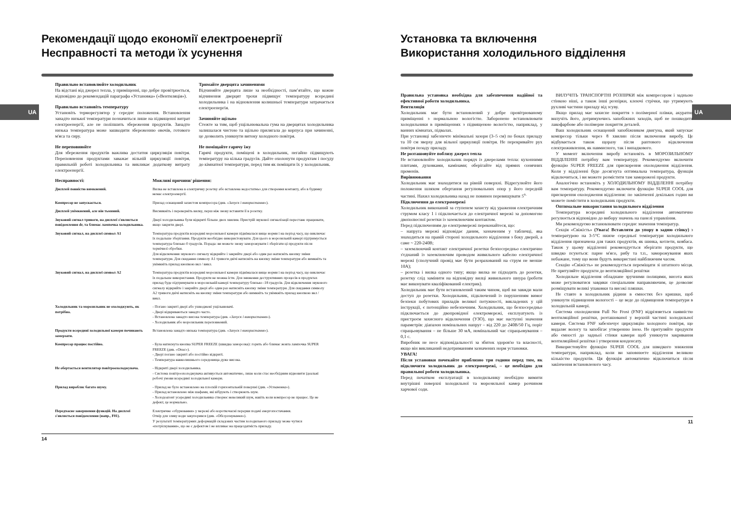UA UA
Рекомендації щодо економії електроенергії
Несправності та методи їх усунення
Правильно встановлюйте холодильник
На відстані від джерел тепла, у приміщенні, що добре провітрюється, відповідно до рекомендацій параграфа «Установка» («Вентиляція»).
Правильно встановіть температуру
Установіть терморегулятор у середнє положення. Встановлення занадто низької температури позначиться лише на підвищенні витрат електроенергії, але не поліпшить збереження продуктів. Занадто низька температура може зашкодити збереженню овочів, готового м'яса та сиру.
Не переповнюйте
Для збереження продуктів важлива достатня циркуляція повітря. Переповнення продуктами заважає вільній циркуляції повітря, правильній роботі холодильника та викликає додаткову витрату електроенергії.
Тримайте дверцята зачиненими
Відчиняйте дверцята лише за необхідності, пам’ятайте, що кожне відчинення дверцят трохи підвищує температуру всередині холодильника і на відновлення колишньої температури затрачається електроенергія.
Зачиняйте щільно
Стежте за тим, щоб ущільнювальна гума на дверцятах холодильника залишалася чистою та щільно прилягала до корпуса при зачиненні, це дозволить уникнути витоку холодного повітря.
Не поміщайте гарячу їжу
Гарячі продукти, поміщені в холодильник, негайно підвищують температуру на кілька градусів. Дайте охолонути продуктам і посуду до кімнатної температури, перед тим як поміщати їх у холодильник.
| Несправності: | Можливі причини/ рішення: |
| --- | --- |
| Дисплей повністю вимкнений. | Вилка не вставлена в електричну розетку або вставлена недостатньо для створення контакту, або в будинку немає електроенергії. |
| Компресор не запускається. | Прилад оснащений захистом компресора (див. «Запуск і використання» ). |
| Дисплей увімкнений, але він тьмяний. | Висмикніть і переверніть вилку, перш ніж знову вставити її в розетку. |
| Звуковий сигнал тривоги, на дисплеї з'являється повідомлення dr, та блимає лампочка холодильника. | Двері холодильника були відкриті більше двох хвилин. Пристрій звукової сигналізації перестане працювати, якщо закрити двері. |
| Звуковий сигнал, на дисплеї символ A1 | Температура продуктів всередині морозильної камери піднімалася вище норми і на період часу, що виключає їх подальше зберігання. Продукти необхідно використовувати. Для цього в морозильній камері підтримується температура близько 0 градусів. Порада: ви можете знову заморожувати і зберігати ці продукти після термічної обробки. Для відключення звукового сигналу відкрийте і закрийте двері або один раз натисніть кнопку зміни температури. Для скидання символу A1 тривоги двічі натисніть на кнопку зміни температури або вимкніть та увімкніть прилад кнопкою вкл / викл. |
| Звуковий сигнал, на дисплеї символ A2 | Температура продуктів всередині морозильної камери піднімалася вище норми і на період часу, що виключає їх подальше використання. Продукти не можна їсти. Для зниження деструктивних процесів в продуктах прилад буде підтримувати в морозильній камері температуру близько -18 градусів. Для відключення звукового сигналу відкрийте і закрийте двері або один раз натисніть кнопку зміни температури. Для скидання символу A2 тривоги двічі натисніть на кнопку зміни температури або вимкніть та увімкніть прилад кнопкою вкл / викл. |
| Холодильник та морозильник не охолоджують, як потрібно. | - Погано закриті двері або ушкоджені ущільнювачі. - Двері відкриваються занадто часто. - Встановлена занадто висока температура (див. «Запуск і використання» ). - Холодильник або морозильник переповнений. |
| Продукти всередині холодильної камери починають замерзати. | Встановлена занадто низька температура (див. «Запуск і використання» ). |
| Компресор працює постійно. | - Була натиснута кнопка SUPER FREEZE (швидка заморозка): горить або блимає жовта лампочка SUPER FREEZE (див. «Опис» ). - Двері погано закриті або постійно відкриті. - Температура навколишнього середовища дуже висока. |
| Не обертається вентилятор повітроохолоджувача. | - Відкриті двері холодильника. - Система повітроохолоджувача активується автоматично, лише коли стає необхідним відновити ідеальні робочі умови всередині холодильної камери. |
| Прилад виробляє багато шуму. | - Прилад не було встановлено на плоскій горизонтальній поверхні (див. «Установка» ). - Прилад встановлено між шафами, які вібрують і створюють шум. - Холодоагент усередині холодильника створює невеликий шум, навіть коли компресор не працює. Це не дефект, це нормально. |
| Передчасне завершення функцій. На дисплеї з'являється повідомлення (напр., F01). | Електричне «збурювання» у мережі або короткочасні перерви подачі енергопостачання. Отвір для зливу води закупорився (див. «Обслуговування» ). У результаті температурних деформацій складових частин холодильного приладу може чутися «потріскування», що не є дефектом і не впливає на працездатність приладу. |
14
Установка та включення
Використання холодильного відділення
Правильна установка необхідна для забезпечення надійної та ефективної роботи холодильника.
Вентиляція
Холодильник має бути встановлений у добре провітрюваному приміщенні з нормальною вологістю. Заборонено встановлювати холодильники в приміщеннях з підвищеною вологістю, наприклад, у ванних кімнатах, підвалах.
При установці забезпечте мінімальні зазори (3–5 см) по боках приладу та 10 см зверху для вільної циркуляції повітря. Не перекривайте рух повітря позаду приладу.
Не розташовуйте поблизу джерел тепла
Не встановлюйте холодильник порядч із джерелами тепла: кухонними плитами, духовками, камінами; оберігайте від прямих сонячних променів.
Вирівнювання
Холодильник має знаходитися на рівній поверхні. Відрегулюйте його положення шляхом обертання регулювальних опор у його передній частині. Нахил холодильника назад не повинен перевищувати 5<sup>o.</sup>
Підключення до електромережі
Холодильник виконаний за ступенем захисту від ураження електричним струмом класу 1 і підключається до електричної мережі за допомогою двополюсної розетки із заземлюючим контактом.
Перед підключенням до електромережі переконайтеся, що:
– напруга мережі відповідає даним, зазначеним у табличці, яка знаходиться на правій стороні холодильного відділення з боку дверей, а саме ~ 220-240В;
– заземлюючий контакт електричної розетки безпосередньо електрично з'єднаний із заземлюючим проводом живильного кабелю електричної мережі (сполучний провід має бути розрахований на струм не менше 10А);
– розетка і вилка одного типу; якщо вилка не підходить до розетки, розетку слід замінити на відповідну вилці живильного шнура (роботи має виконувати кваліфікований електрик).
Холодильник має бути встановлений таким чином, щоб ви завжди мали доступ до розетки. Холодильник, підключений із порушенням вимог безпеки побутових приладів великої потужності, викладених у цій інструкції, є потенційно небезпечним. Холодильник, що безпосередньо підключається до двопровідної електромережі, експлуатують із пристроєм захисного відключення (УЗО), що має наступні значення параметрів: діапазон номінальних напруг – від 220 до 240В/50 Гц, поріг спрацьовування – не більше 30 мА, номінальний час спрацьовування – 0,1 с.
Виробник не несе відповідальності за збиток здоров'ю та власності, якщо він викликаний недотриманням зазначених норм установки.
УВАГА!
Після установки почекайте приблизно три години перед тим, як підключити холодильник до електромережі, – це необхідно для правильної роботи холодильника.
Перед початком експлуатації в холодильнику необхідно вимити внутрішні поверхні холодильної та морозильної камер розчином харчової соди.
 ВИЛУЧІТЬ ТРАНСПОРТНІ РОЗПІРКИ між компресором і задньою стінкою ніші, а також інші розпірки, клеючі стрічки, що утримують рухливі частини приладу від зсуву.
 Якщо прилад має захисне покриття з полімерної плівки, акуратно вилучіть його, дотримуючись запобіжних заходів, щоб не пошкодити лакофарбове або полімерне покриття деталей.
 Ваш холодильник оснащений запобіжником двигуна, який запускає компресор тільки через 8 хвилин після включення виробу. Це відбувається також щоразу після раптового відключення електроживлення, як навмисного, так і випадкового.
 У момент включення виробу встановіть в МОРОЗИЛЬНОМУ ВІДДІЛЕННІ потрібну вам температуру. Рекомендуємо включити функцію SUPER FREEZE для прискорення охолодження відділення. Коли у відділенні буде досягнута оптимальна температура, функція відключиться, і ви можете розмістити там заморожені продукти.
 Аналогічно встановіть у ХОЛОДИЛЬНОМУ ВІДДІЛЕННІ потрібну вам температуру. Рекомендуємо включити функцію SUPER COOL для прискорення охолодження відділення: по закінченні декількох годин ви можете помістити в холодильник продукти.
 Оптимальне використання холодильного відділення
 Температура всередині холодильного відділення автоматично регулюється відповідно до вибору значень на панелі управління.
 Ми рекомендуємо встановлювати середнє значення температур.
 Секція «Свіжість» (Увага! Вставляти до упору в задню стінку) з температурою на 3-5°С нижче середньої температури холодильного відділення призначена для таких продуктів, як шинка, котлети, ковбаса. Також у цьому відділенні рекомендується зберігати продукти, що швидко псуються: парне м'ясо, рибу та т.п., заморожування яких небажане, тому що вони будуть використані найближчим часом.
 Секцію «Свіжість» не рекомендується переміщати зі штатного місця. Не притуляйте продукти до вентиляційної решітки
 Холодильне відділення обладнане зручними полицями, висота яких може регулюватися завдяки спеціальним направляючим, це дозволяє розміщувати великі упаковки та високі пляшки.
 Не ставте в холодильник рідини в ємностях без кришки, щоб уникнути підвищення вологості – це веде до підвищення температури в холодильній камері.
 Система охолодження Full No Frost (FNF) відрізняється наявністю вентиляційної решітки, розташованої у верхній частині холодильної камери. Система FNF забезпечує циркуляцію холодного повітря, що видаляє вологу та запобігає утворенню інею. Не притуляйте продукти або ємності до задньої стінки камери щоб уникнути закривання вентиляційної решітки і утворення конденсату.
 Використовуйте функцію SUPER COOL для швидкого зниження температури, наприклад, коли ви заповнюєте відділення великою кількістю продуктів. Ця функція автоматично відключиться після закінчення встановленого часу.
11